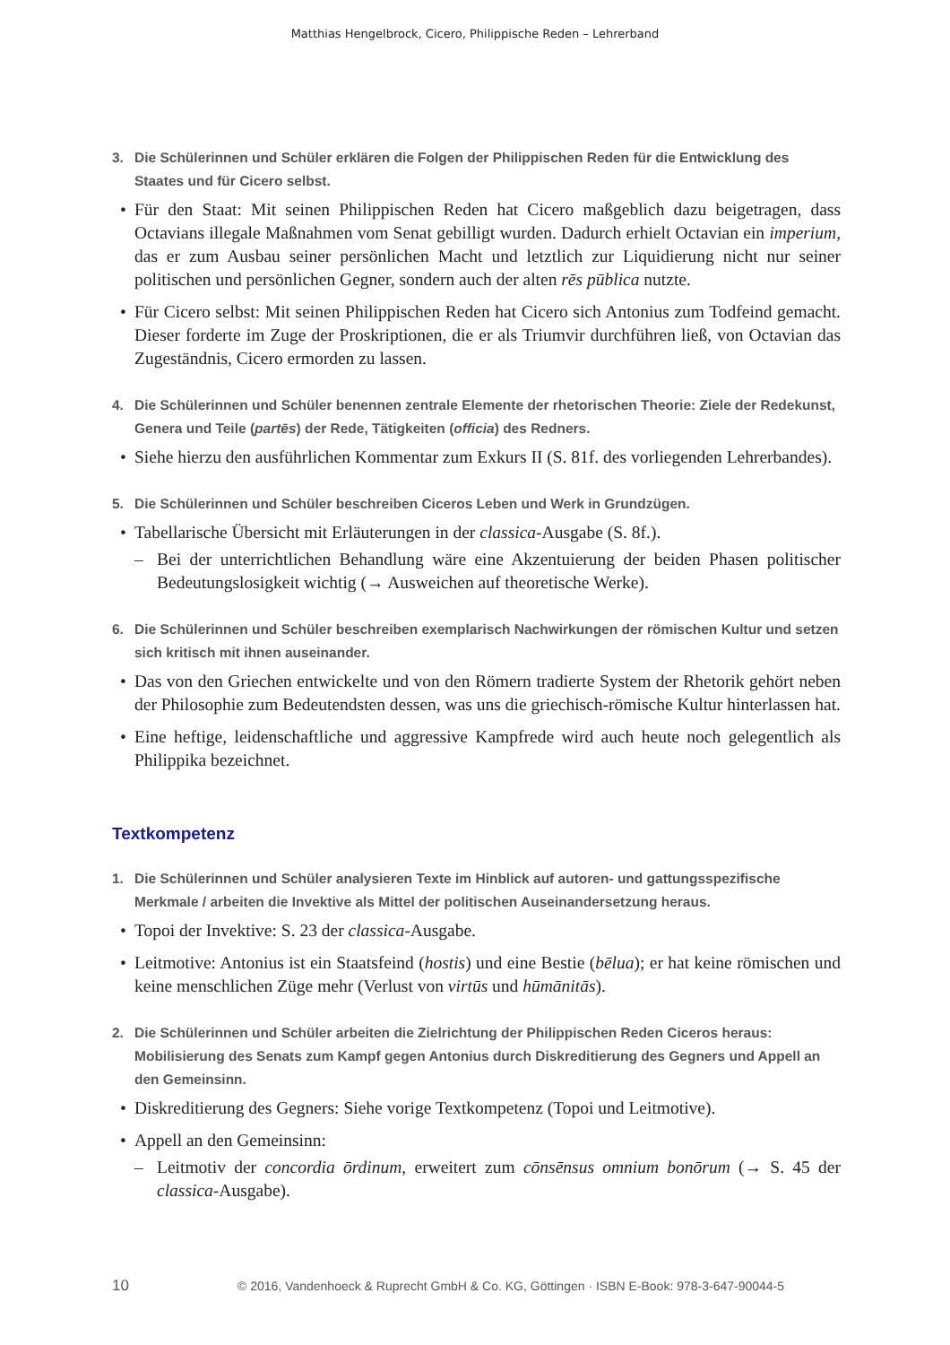Matthias Hengelbrock, Cicero, Philippische Reden – Lehrerband
3. Die Schülerinnen und Schüler erklären die Folgen der Philippischen Reden für die Entwicklung des Staates und für Cicero selbst.
Für den Staat: Mit seinen Philippischen Reden hat Cicero maßgeblich dazu beigetragen, dass Octavians illegale Maßnahmen vom Senat gebilligt wurden. Dadurch erhielt Octavian ein imperium, das er zum Ausbau seiner persönlichen Macht und letztlich zur Liquidierung nicht nur seiner politischen und persönlichen Gegner, sondern auch der alten rēs pūblica nutzte.
Für Cicero selbst: Mit seinen Philippischen Reden hat Cicero sich Antonius zum Todfeind gemacht. Dieser forderte im Zuge der Proskriptionen, die er als Triumvir durchführen ließ, von Octavian das Zugeständnis, Cicero ermorden zu lassen.
4. Die Schülerinnen und Schüler benennen zentrale Elemente der rhetorischen Theorie: Ziele der Redekunst, Genera und Teile (partēs) der Rede, Tätigkeiten (officia) des Redners.
Siehe hierzu den ausführlichen Kommentar zum Exkurs II (S. 81f. des vorliegenden Lehrerbandes).
5. Die Schülerinnen und Schüler beschreiben Ciceros Leben und Werk in Grundzügen.
Tabellarische Übersicht mit Erläuterungen in der classica-Ausgabe (S. 8f.).
– Bei der unterrichtlichen Behandlung wäre eine Akzentuierung der beiden Phasen politischer Bedeutungslosigkeit wichtig (→ Ausweichen auf theoretische Werke).
6. Die Schülerinnen und Schüler beschreiben exemplarisch Nachwirkungen der römischen Kultur und setzen sich kritisch mit ihnen auseinander.
Das von den Griechen entwickelte und von den Römern tradierte System der Rhetorik gehört neben der Philosophie zum Bedeutendsten dessen, was uns die griechisch-römische Kultur hinterlassen hat.
Eine heftige, leidenschaftliche und aggressive Kampfrede wird auch heute noch gelegentlich als Philippika bezeichnet.
Textkompetenz
1. Die Schülerinnen und Schüler analysieren Texte im Hinblick auf autoren- und gattungsspezifische Merkmale / arbeiten die Invektive als Mittel der politischen Auseinandersetzung heraus.
Topoi der Invektive: S. 23 der classica-Ausgabe.
Leitmotive: Antonius ist ein Staatsfeind (hostis) und eine Bestie (bēlua); er hat keine römischen und keine menschlichen Züge mehr (Verlust von virtūs und hūmānitās).
2. Die Schülerinnen und Schüler arbeiten die Zielrichtung der Philippischen Reden Ciceros heraus: Mobilisierung des Senats zum Kampf gegen Antonius durch Diskreditierung des Gegners und Appell an den Gemeinsinn.
Diskreditierung des Gegners: Siehe vorige Textkompetenz (Topoi und Leitmotive).
Appell an den Gemeinsinn:
– Leitmotiv der concordia ōrdinum, erweitert zum cōnsēnsus omnium bonōrum (→ S. 45 der classica-Ausgabe).
10 © 2016, Vandenhoeck & Ruprecht GmbH & Co. KG, Göttingen · ISBN E-Book: 978-3-647-90044-5